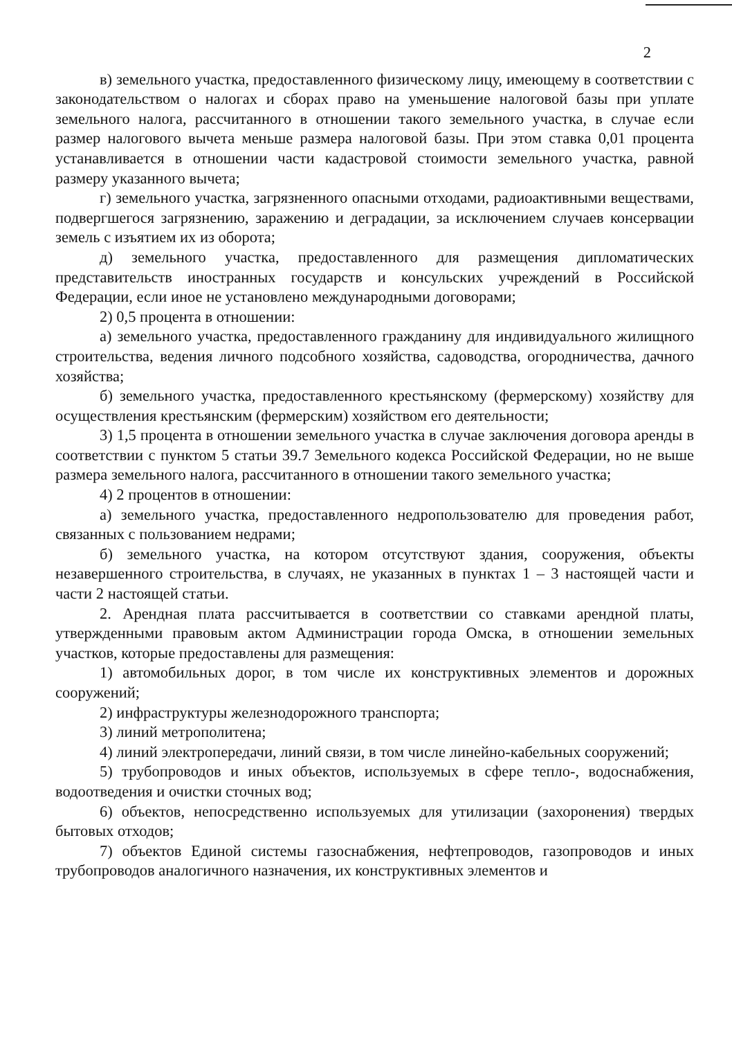2
в) земельного участка, предоставленного физическому лицу, имеющему в соответствии с законодательством о налогах и сборах право на уменьшение налоговой базы при уплате земельного налога, рассчитанного в отношении такого земельного участка, в случае если размер налогового вычета меньше размера налоговой базы. При этом ставка 0,01 процента устанавливается в отношении части кадастровой стоимости земельного участка, равной размеру указанного вычета;
г) земельного участка, загрязненного опасными отходами, радиоактивными веществами, подвергшегося загрязнению, заражению и деградации, за исключением случаев консервации земель с изъятием их из оборота;
д) земельного участка, предоставленного для размещения дипломатических представительств иностранных государств и консульских учреждений в Российской Федерации, если иное не установлено международными договорами;
2) 0,5 процента в отношении:
а) земельного участка, предоставленного гражданину для индивидуального жилищного строительства, ведения личного подсобного хозяйства, садоводства, огородничества, дачного хозяйства;
б) земельного участка, предоставленного крестьянскому (фермерскому) хозяйству для осуществления крестьянским (фермерским) хозяйством его деятельности;
3) 1,5 процента в отношении земельного участка в случае заключения договора аренды в соответствии с пунктом 5 статьи 39.7 Земельного кодекса Российской Федерации, но не выше размера земельного налога, рассчитанного в отношении такого земельного участка;
4) 2 процентов в отношении:
а) земельного участка, предоставленного недропользователю для проведения работ, связанных с пользованием недрами;
б) земельного участка, на котором отсутствуют здания, сооружения, объекты незавершенного строительства, в случаях, не указанных в пунктах 1 – 3 настоящей части и части 2 настоящей статьи.
2. Арендная плата рассчитывается в соответствии со ставками арендной платы, утвержденными правовым актом Администрации города Омска, в отношении земельных участков, которые предоставлены для размещения:
1) автомобильных дорог, в том числе их конструктивных элементов и дорожных сооружений;
2) инфраструктуры железнодорожного транспорта;
3) линий метрополитена;
4) линий электропередачи, линий связи, в том числе линейно-кабельных сооружений;
5) трубопроводов и иных объектов, используемых в сфере тепло-, водоснабжения, водоотведения и очистки сточных вод;
6) объектов, непосредственно используемых для утилизации (захоронения) твердых бытовых отходов;
7) объектов Единой системы газоснабжения, нефтепроводов, газопроводов и иных трубопроводов аналогичного назначения, их конструктивных элементов и